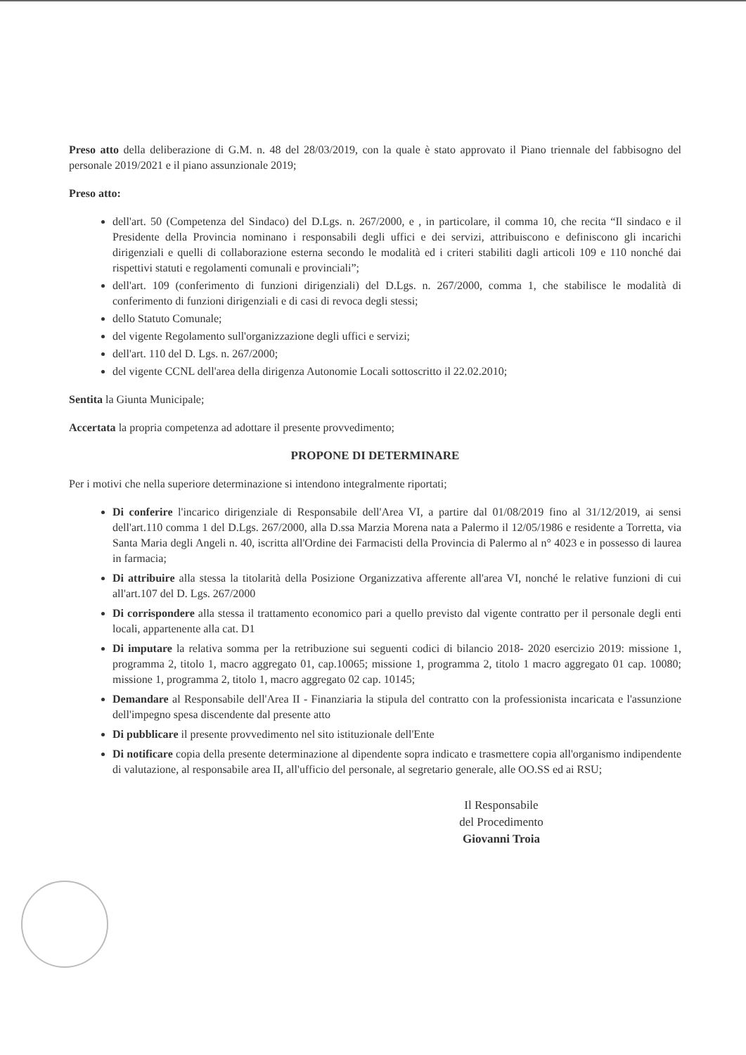Preso atto della deliberazione di G.M. n. 48 del 28/03/2019, con la quale è stato approvato il Piano triennale del fabbisogno del personale 2019/2021 e il piano assunzionale 2019;
Preso atto:
dell'art. 50 (Competenza del Sindaco) del D.Lgs. n. 267/2000, e , in particolare, il comma 10, che recita “Il sindaco e il Presidente della Provincia nominano i responsabili degli uffici e dei servizi, attribuiscono e definiscono gli incarichi dirigenziali e quelli di collaborazione esterna secondo le modalità ed i criteri stabiliti dagli articoli 109 e 110 nonché dai rispettivi statuti e regolamenti comunali e provinciali”;
dell'art. 109 (conferimento di funzioni dirigenziali) del D.Lgs. n. 267/2000, comma 1, che stabilisce le modalità di conferimento di funzioni dirigenziali e di casi di revoca degli stessi;
dello Statuto Comunale;
del vigente Regolamento sull'organizzazione degli uffici e servizi;
dell'art. 110 del D. Lgs. n. 267/2000;
del vigente CCNL dell'area della dirigenza Autonomie Locali sottoscritto il 22.02.2010;
Sentita la Giunta Municipale;
Accertata la propria competenza ad adottare il presente provvedimento;
PROPONE DI DETERMINARE
Per i motivi che nella superiore determinazione si intendono integralmente riportati;
Di conferire l'incarico dirigenziale di Responsabile dell'Area VI, a partire dal 01/08/2019 fino al 31/12/2019, ai sensi dell'art.110 comma 1 del D.Lgs. 267/2000, alla D.ssa Marzia Morena nata a Palermo il 12/05/1986 e residente a Torretta, via Santa Maria degli Angeli n. 40, iscritta all'Ordine dei Farmacisti della Provincia di Palermo al n° 4023 e in possesso di laurea in farmacia;
Di attribuire alla stessa la titolarità della Posizione Organizzativa afferente all'area VI, nonché le relative funzioni di cui all'art.107 del D. Lgs. 267/2000
Di corrispondere alla stessa il trattamento economico pari a quello previsto dal vigente contratto per il personale degli enti locali, appartenente alla cat. D1
Di imputare la relativa somma per la retribuzione sui seguenti codici di bilancio 2018- 2020 esercizio 2019: missione 1, programma 2, titolo 1, macro aggregato 01, cap.10065; missione 1, programma 2, titolo 1 macro aggregato 01 cap. 10080; missione 1, programma 2, titolo 1, macro aggregato 02 cap. 10145;
Demandare al Responsabile dell'Area II - Finanziaria la stipula del contratto con la professionista incaricata e l'assunzione dell'impegno spesa discendente dal presente atto
Di pubblicare il presente provvedimento nel sito istituzionale dell'Ente
Di notificare copia della presente determinazione al dipendente sopra indicato e trasmettere copia all'organismo indipendente di valutazione, al responsabile area II, all'ufficio del personale, al segretario generale, alle OO.SS ed ai RSU;
Il Responsabile
del Procedimento
Giovanni Troia